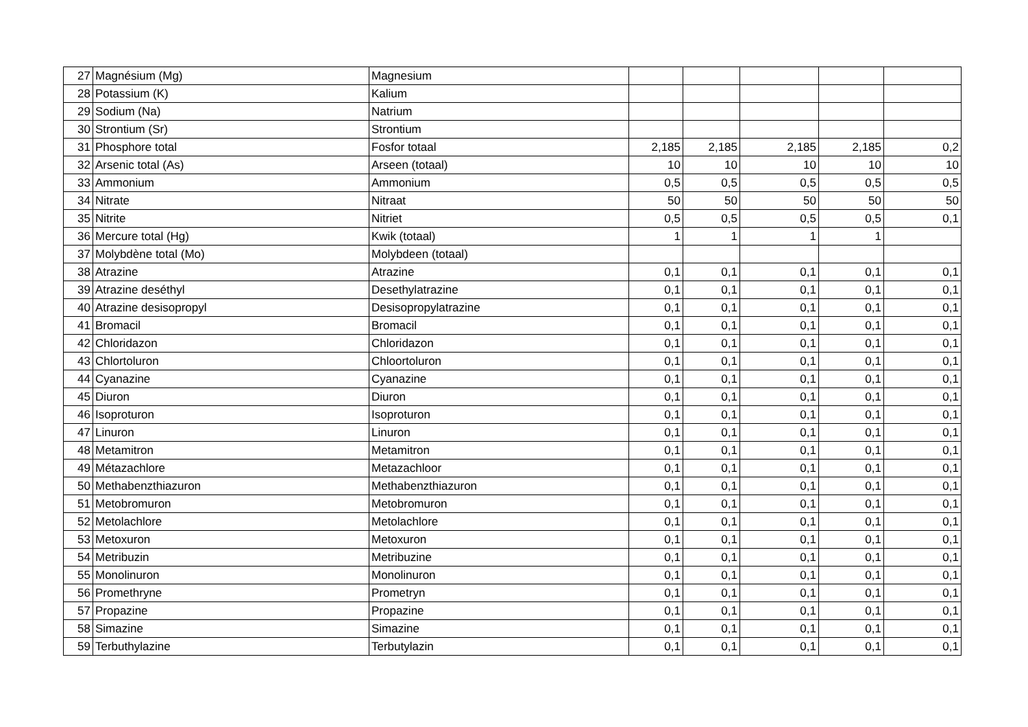| 27 | Magnésium (Mg) | Magnesium | | | | | |
| 28 | Potassium (K) | Kalium | | | | | |
| 29 | Sodium (Na) | Natrium | | | | | |
| 30 | Strontium (Sr) | Strontium | | | | | |
| 31 | Phosphore total | Fosfor totaal | 2,185 | 2,185 | 2,185 | 2,185 | 0,2 |
| 32 | Arsenic total (As) | Arseen (totaal) | 10 | 10 | 10 | 10 | 10 |
| 33 | Ammonium | Ammonium | 0,5 | 0,5 | 0,5 | 0,5 | 0,5 |
| 34 | Nitrate | Nitraat | 50 | 50 | 50 | 50 | 50 |
| 35 | Nitrite | Nitriet | 0,5 | 0,5 | 0,5 | 0,5 | 0,1 |
| 36 | Mercure total (Hg) | Kwik (totaal) | 1 | 1 | 1 | 1 | |
| 37 | Molybdène total (Mo) | Molybdeen (totaal) | | | | | |
| 38 | Atrazine | Atrazine | 0,1 | 0,1 | 0,1 | 0,1 | 0,1 |
| 39 | Atrazine deséthyl | Desethylatrazine | 0,1 | 0,1 | 0,1 | 0,1 | 0,1 |
| 40 | Atrazine desisopropyl | Desisopropylatrazine | 0,1 | 0,1 | 0,1 | 0,1 | 0,1 |
| 41 | Bromacil | Bromacil | 0,1 | 0,1 | 0,1 | 0,1 | 0,1 |
| 42 | Chloridazon | Chloridazon | 0,1 | 0,1 | 0,1 | 0,1 | 0,1 |
| 43 | Chlortoluron | Chloortoluron | 0,1 | 0,1 | 0,1 | 0,1 | 0,1 |
| 44 | Cyanazine | Cyanazine | 0,1 | 0,1 | 0,1 | 0,1 | 0,1 |
| 45 | Diuron | Diuron | 0,1 | 0,1 | 0,1 | 0,1 | 0,1 |
| 46 | Isoproturon | Isoproturon | 0,1 | 0,1 | 0,1 | 0,1 | 0,1 |
| 47 | Linuron | Linuron | 0,1 | 0,1 | 0,1 | 0,1 | 0,1 |
| 48 | Metamitron | Metamitron | 0,1 | 0,1 | 0,1 | 0,1 | 0,1 |
| 49 | Métazachlore | Metazachloor | 0,1 | 0,1 | 0,1 | 0,1 | 0,1 |
| 50 | Methabenzthiazuron | Methabenzthiazuron | 0,1 | 0,1 | 0,1 | 0,1 | 0,1 |
| 51 | Metobromuron | Metobromuron | 0,1 | 0,1 | 0,1 | 0,1 | 0,1 |
| 52 | Metolachlore | Metolachlore | 0,1 | 0,1 | 0,1 | 0,1 | 0,1 |
| 53 | Metoxuron | Metoxuron | 0,1 | 0,1 | 0,1 | 0,1 | 0,1 |
| 54 | Metribuzin | Metribuzine | 0,1 | 0,1 | 0,1 | 0,1 | 0,1 |
| 55 | Monolinuron | Monolinuron | 0,1 | 0,1 | 0,1 | 0,1 | 0,1 |
| 56 | Promethryne | Prometryn | 0,1 | 0,1 | 0,1 | 0,1 | 0,1 |
| 57 | Propazine | Propazine | 0,1 | 0,1 | 0,1 | 0,1 | 0,1 |
| 58 | Simazine | Simazine | 0,1 | 0,1 | 0,1 | 0,1 | 0,1 |
| 59 | Terbuthylazine | Terbutylazin | 0,1 | 0,1 | 0,1 | 0,1 | 0,1 |